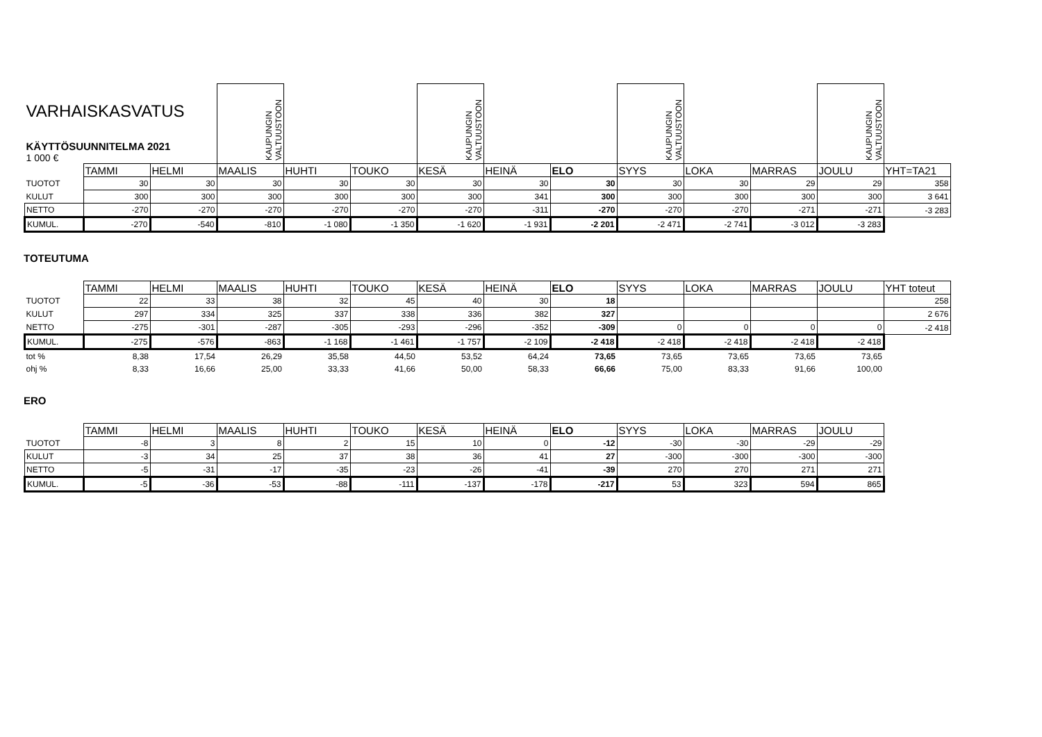| VARHAISKASVATUS KÄYTTÖSUUNNITELMA 2021 1 000 € | | | KAUPUNGIN VALTUUSTOON | | | KAUPUNGIN VALTUUSTOON | | | KAUPUNGIN VALTUUSTOON | | | KAUPUNGIN VALTUUSTOON | |
| | TAMMI | HELMI | MAALIS | HUHTI | TOUKO | KESÄ | HEINÄ | ELO | SYYS | LOKA | MARRAS | JOULU | YHT=TA21 |
| TUOTOT | 30 | 30 | 30 | 30 | 30 | 30 | 30 | 30 | 30 | 30 | 29 | 29 | 358 |
| KULUT | 300 | 300 | 300 | 300 | 300 | 300 | 341 | 300 | 300 | 300 | 300 | 300 | 3 641 |
| NETTO | -270 | -270 | -270 | -270 | -270 | -270 | -311 | -270 | -270 | -270 | -271 | -271 | -3 283 |
| KUMUL. | -270 | -540 | -810 | -1 080 | -1 350 | -1 620 | -1 931 | -2 201 | -2 471 | -2 741 | -3 012 | -3 283 | |
TOTEUTUMA
| | TAMMI | HELMI | MAALIS | HUHTI | TOUKO | KESÄ | HEINÄ | ELO | SYYS | LOKA | MARRAS | JOULU | YHT toteut |
| TUOTOT | 22 | 33 | 38 | 32 | 45 | 40 | 30 | 18 | | | | | 258 |
| KULUT | 297 | 334 | 325 | 337 | 338 | 336 | 382 | 327 | | | | | 2 676 |
| NETTO | -275 | -301 | -287 | -305 | -293 | -296 | -352 | -309 | 0 | 0 | 0 | 0 | -2 418 |
| KUMUL. | -275 | -576 | -863 | -1 168 | -1 461 | -1 757 | -2 109 | -2 418 | -2 418 | -2 418 | -2 418 | -2 418 | |
| tot % | 8,38 | 17,54 | 26,29 | 35,58 | 44,50 | 53,52 | 64,24 | 73,65 | 73,65 | 73,65 | 73,65 | 73,65 | |
| ohj % | 8,33 | 16,66 | 25,00 | 33,33 | 41,66 | 50,00 | 58,33 | 66,66 | 75,00 | 83,33 | 91,66 | 100,00 | |
ERO
| | TAMMI | HELMI | MAALIS | HUHTI | TOUKO | KESÄ | HEINÄ | ELO | SYYS | LOKA | MARRAS | JOULU |
| TUOTOT | -8 | 3 | 8 | 2 | 15 | 10 | 0 | -12 | -30 | -30 | -29 | -29 |
| KULUT | -3 | 34 | 25 | 37 | 38 | 36 | 41 | 27 | -300 | -300 | -300 | -300 |
| NETTO | -5 | -31 | -17 | -35 | -23 | -26 | -41 | -39 | 270 | 270 | 271 | 271 |
| KUMUL. | -5 | -36 | -53 | -88 | -111 | -137 | -178 | -217 | 53 | 323 | 594 | 865 |